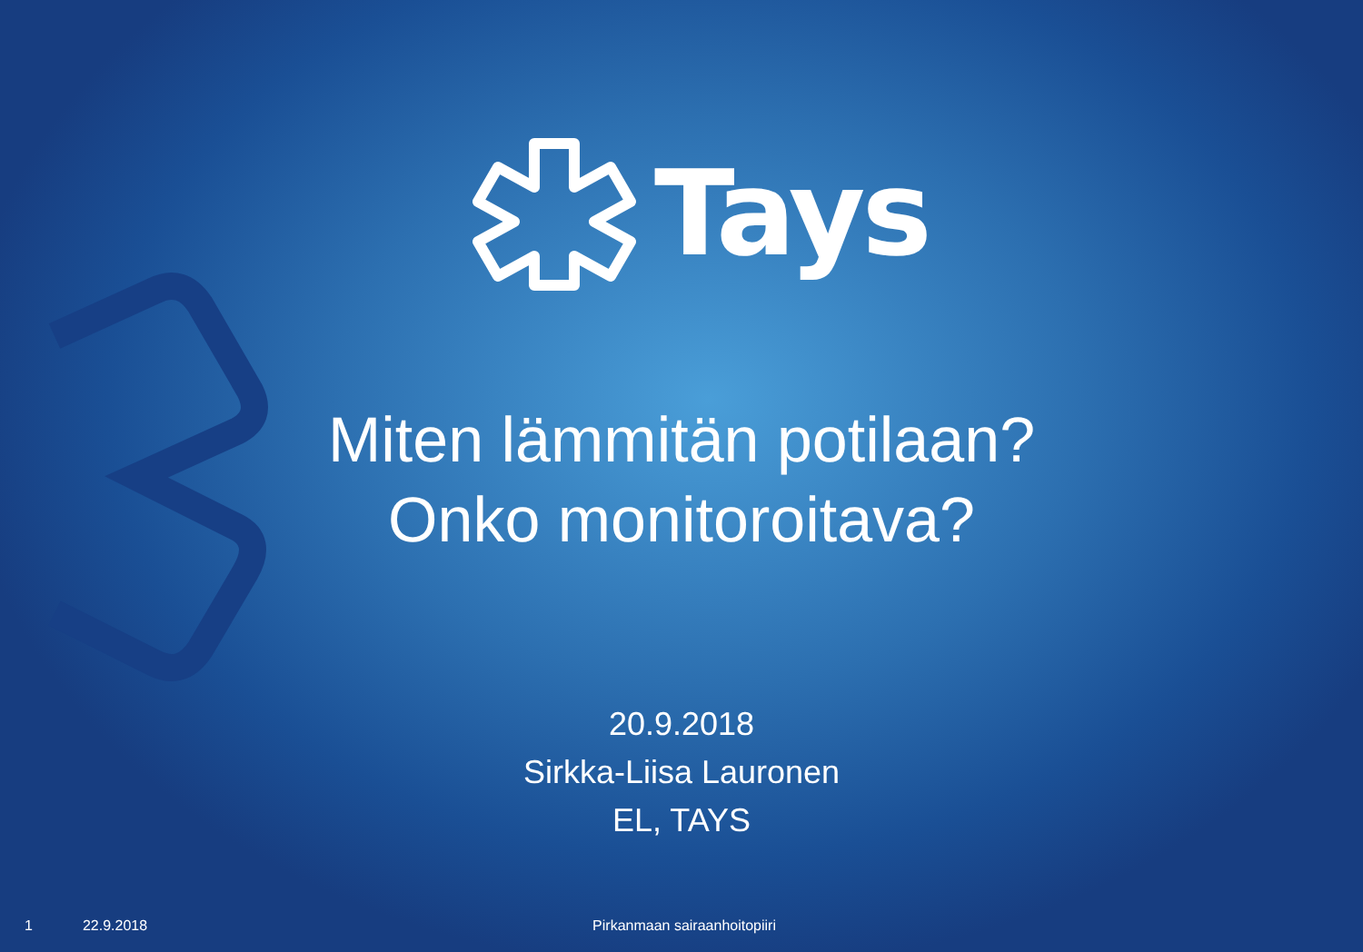Tays
Miten lämmitän potilaan?
Onko monitoroitava?
20.9.2018
Sirkka-Liisa Lauronen
EL, TAYS
1 22.9.2018 Pirkanmaan sairaanhoitopiiri